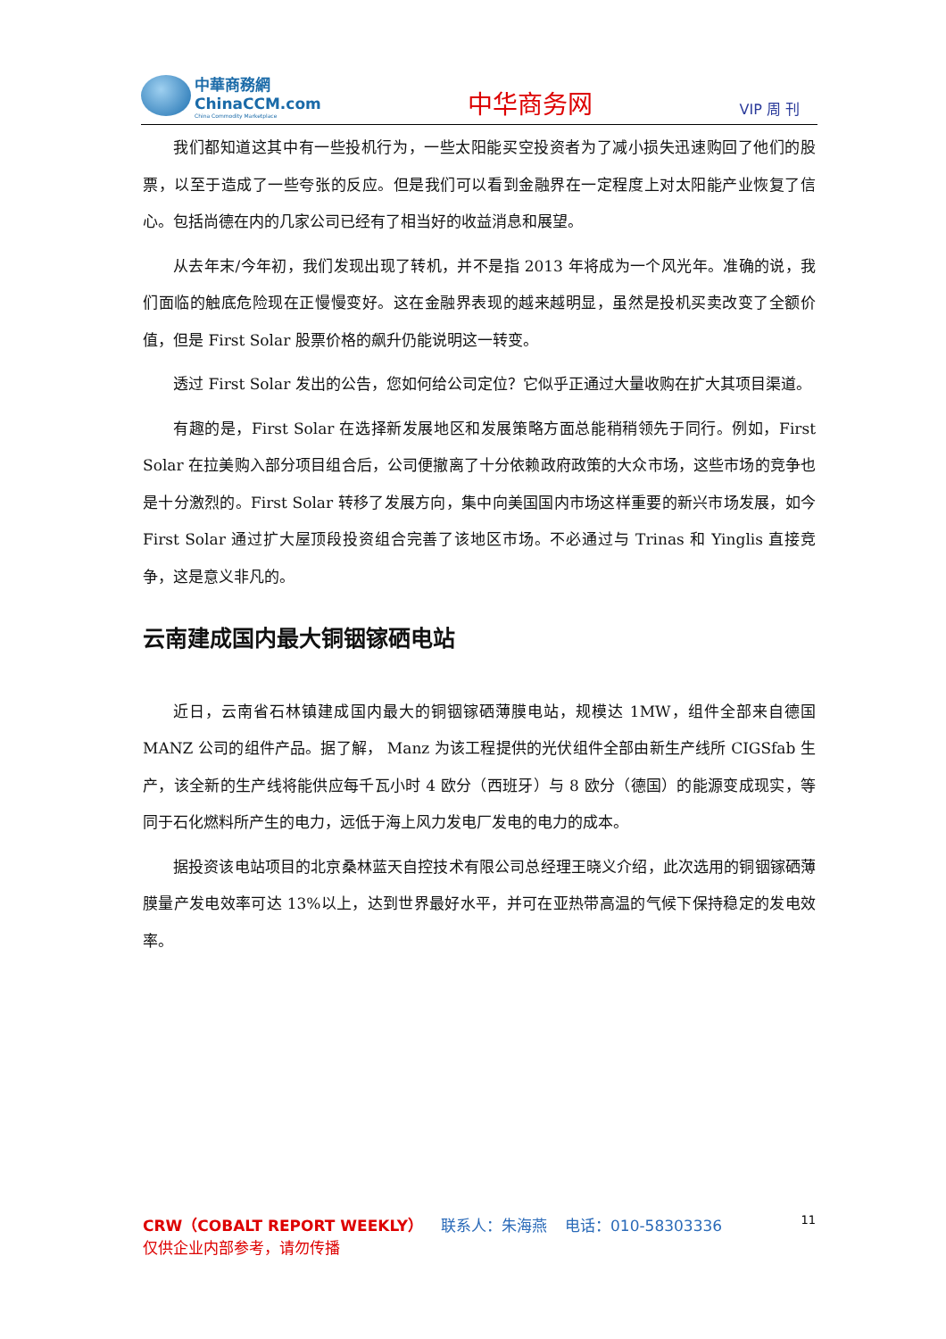中華商務網
ChinaCCM.com
China Commodity Marketplace
中华商务网
VIP 周 刊
我们都知道这其中有一些投机行为，一些太阳能买空投资者为了减小损失迅速购回了他们的股票，以至于造成了一些夸张的反应。但是我们可以看到金融界在一定程度上对太阳能产业恢复了信心。包括尚德在内的几家公司已经有了相当好的收益消息和展望。
从去年末/今年初，我们发现出现了转机，并不是指 2013 年将成为一个风光年。准确的说，我们面临的触底危险现在正慢慢变好。这在金融界表现的越来越明显，虽然是投机买卖改变了全额价值，但是 First Solar 股票价格的飙升仍能说明这一转变。
透过 First Solar 发出的公告，您如何给公司定位？它似乎正通过大量收购在扩大其项目渠道。
有趣的是，First Solar 在选择新发展地区和发展策略方面总能稍稍领先于同行。例如，First Solar 在拉美购入部分项目组合后，公司便撤离了十分依赖政府政策的大众市场，这些市场的竞争也是十分激烈的。First Solar 转移了发展方向，集中向美国国内市场这样重要的新兴市场发展，如今 First Solar 通过扩大屋顶段投资组合完善了该地区市场。不必通过与 Trinas 和 Yinglis 直接竞争，这是意义非凡的。
云南建成国内最大铜铟镓硒电站
近日，云南省石林镇建成国内最大的铜铟镓硒薄膜电站，规模达 1MW，组件全部来自德国 MANZ 公司的组件产品。据了解， Manz 为该工程提供的光伏组件全部由新生产线所 CIGSfab 生产，该全新的生产线将能供应每千瓦小时 4 欧分（西班牙）与 8 欧分（德国）的能源变成现实，等同于石化燃料所产生的电力，远低于海上风力发电厂发电的电力的成本。
据投资该电站项目的北京桑林蓝天自控技术有限公司总经理王晓义介绍，此次选用的铜铟镓硒薄膜量产发电效率可达 13%以上，达到世界最好水平，并可在亚热带高温的气候下保持稳定的发电效率。
11 CRW（COBALT REPORT WEEKLY） 联系人：朱海燕 电话：010-58303336
仅供企业内部参考，请勿传播